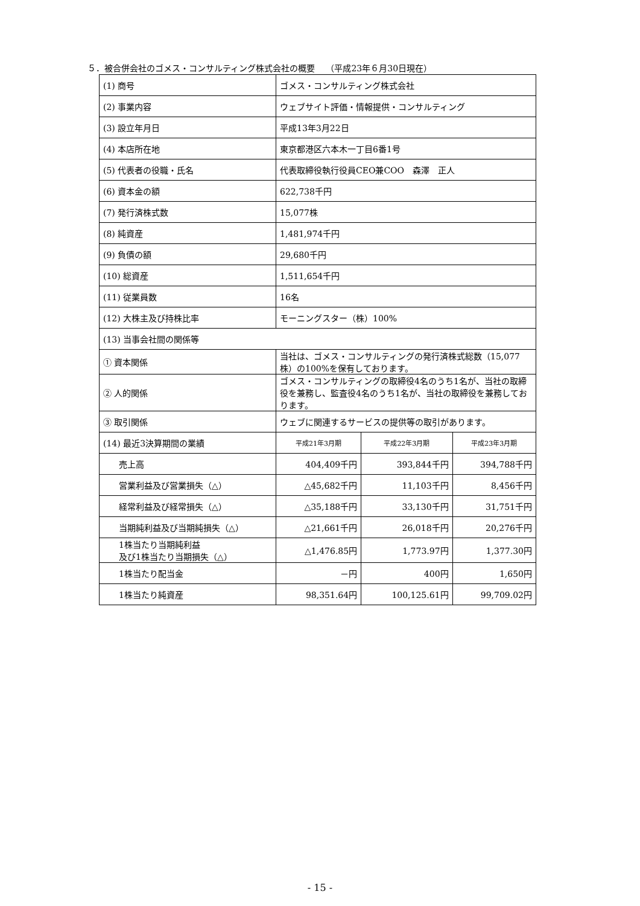５．被合併会社のゴメス・コンサルティング株式会社の概要　 （平成23年６月30日現在）
| (1) 商号 | ゴメス・コンサルティング株式会社 | | |
| (2) 事業内容 | ウェブサイト評価・情報提供・コンサルティング | | |
| (3) 設立年月日 | 平成13年3月22日 | | |
| (4) 本店所在地 | 東京都港区六本木一丁目6番1号 | | |
| (5) 代表者の役職・氏名 | 代表取締役執行役員CEO兼COO 森澤 正人 | | |
| (6) 資本金の額 | 622,738千円 | | |
| (7) 発行済株式数 | 15,077株 | | |
| (8) 純資産 | 1,481,974千円 | | |
| (9) 負債の額 | 29,680千円 | | |
| (10) 総資産 | 1,511,654千円 | | |
| (11) 従業員数 | 16名 | | |
| (12) 大株主及び持株比率 | モーニングスター（株）100% | | |
| (13) 当事会社間の関係等 | | | |
| ① 資本関係 | 当社は、ゴメス・コンサルティングの発行済株式総数（15,077株）の100%を保有しております。 | | |
| ② 人的関係 | ゴメス・コンサルティングの取締役4名のうち1名が、当社の取締役を兼務し、監査役4名のうち1名が、当社の取締役を兼務しております。 | | |
| ③ 取引関係 | ウェブに関連するサービスの提供等の取引があります。 | | |
| (14) 最近3決算期間の業績 | 平成21年3月期 | 平成22年3月期 | 平成23年3月期 |
| 売上高 | 404,409千円 | 393,844千円 | 394,788千円 |
| 営業利益及び営業損失（△） | △45,682千円 | 11,103千円 | 8,456千円 |
| 経常利益及び経常損失（△） | △35,188千円 | 33,130千円 | 31,751千円 |
| 当期純利益及び当期純損失（△） | △21,661千円 | 26,018千円 | 20,276千円 |
| 1株当たり当期純利益 及び1株当たり当期損失（△） | △1,476.85円 | 1,773.97円 | 1,377.30円 |
| 1株当たり配当金 | －円 | 400円 | 1,650円 |
| 1株当たり純資産 | 98,351.64円 | 100,125.61円 | 99,709.02円 |
- 15 -